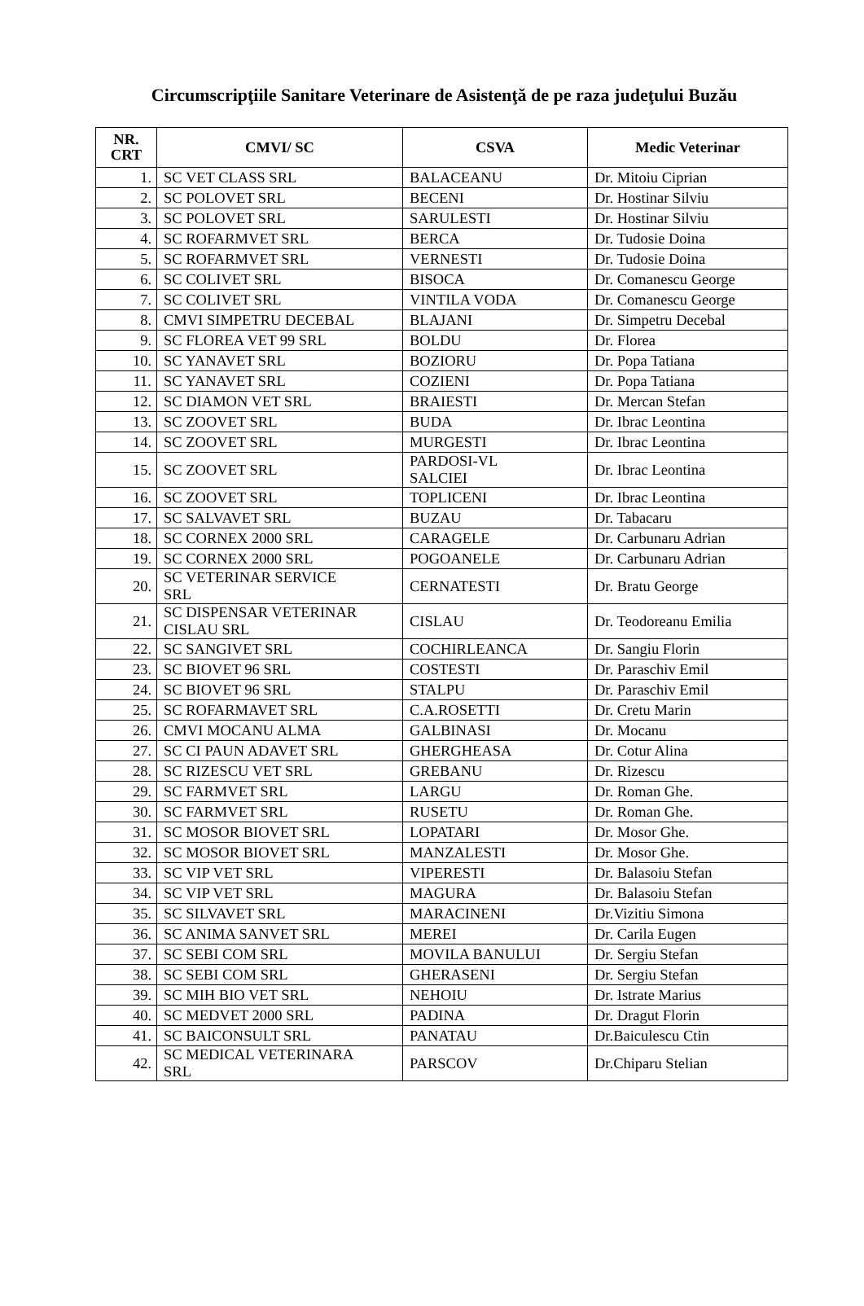Circumscripţiile Sanitare Veterinare de Asistenţă de pe raza judeţului Buzău
| NR. CRT | CMVI/ SC | CSVA | Medic Veterinar |
| --- | --- | --- | --- |
| 1. | SC VET CLASS SRL | BALACEANU | Dr. Mitoiu Ciprian |
| 2. | SC POLOVET SRL | BECENI | Dr. Hostinar Silviu |
| 3. | SC POLOVET SRL | SARULESTI | Dr. Hostinar Silviu |
| 4. | SC ROFARMVET SRL | BERCA | Dr. Tudosie Doina |
| 5. | SC ROFARMVET SRL | VERNESTI | Dr. Tudosie Doina |
| 6. | SC COLIVET SRL | BISOCA | Dr. Comanescu George |
| 7. | SC COLIVET SRL | VINTILA VODA | Dr. Comanescu George |
| 8. | CMVI SIMPETRU DECEBAL | BLAJANI | Dr. Simpetru Decebal |
| 9. | SC FLOREA VET 99 SRL | BOLDU | Dr. Florea |
| 10. | SC YANAVET SRL | BOZIORU | Dr. Popa Tatiana |
| 11. | SC YANAVET SRL | COZIENI | Dr. Popa Tatiana |
| 12. | SC DIAMON VET SRL | BRAIESTI | Dr. Mercan Stefan |
| 13. | SC ZOOVET SRL | BUDA | Dr. Ibrac Leontina |
| 14. | SC ZOOVET SRL | MURGESTI | Dr. Ibrac Leontina |
| 15. | SC ZOOVET SRL | PARDOSI-VL SALCIEI | Dr. Ibrac Leontina |
| 16. | SC ZOOVET SRL | TOPLICENI | Dr. Ibrac Leontina |
| 17. | SC SALVAVET SRL | BUZAU | Dr. Tabacaru |
| 18. | SC CORNEX 2000 SRL | CARAGELE | Dr. Carbunaru Adrian |
| 19. | SC CORNEX 2000 SRL | POGOANELE | Dr. Carbunaru Adrian |
| 20. | SC VETERINAR SERVICE SRL | CERNATESTI | Dr. Bratu George |
| 21. | SC DISPENSAR VETERINAR CISLAU SRL | CISLAU | Dr. Teodoreanu Emilia |
| 22. | SC SANGIVET SRL | COCHIRLEANCA | Dr. Sangiu Florin |
| 23. | SC BIOVET 96 SRL | COSTESTI | Dr. Paraschiv Emil |
| 24. | SC BIOVET 96 SRL | STALPU | Dr. Paraschiv Emil |
| 25. | SC ROFARMAVET SRL | C.A.ROSETTI | Dr. Cretu Marin |
| 26. | CMVI MOCANU ALMA | GALBINASI | Dr. Mocanu |
| 27. | SC CI PAUN ADAVET SRL | GHERGHEASA | Dr. Cotur Alina |
| 28. | SC RIZESCU VET SRL | GREBANU | Dr. Rizescu |
| 29. | SC FARMVET SRL | LARGU | Dr. Roman Ghe. |
| 30. | SC FARMVET SRL | RUSETU | Dr. Roman Ghe. |
| 31. | SC MOSOR BIOVET SRL | LOPATARI | Dr. Mosor Ghe. |
| 32. | SC MOSOR BIOVET SRL | MANZALESTI | Dr. Mosor Ghe. |
| 33. | SC VIP VET SRL | VIPERESTI | Dr. Balasoiu Stefan |
| 34. | SC VIP VET SRL | MAGURA | Dr. Balasoiu Stefan |
| 35. | SC SILVAVET SRL | MARACINENI | Dr.Vizitiu Simona |
| 36. | SC ANIMA SANVET SRL | MEREI | Dr. Carila Eugen |
| 37. | SC SEBI COM SRL | MOVILA BANULUI | Dr. Sergiu Stefan |
| 38. | SC SEBI COM SRL | GHERASENI | Dr. Sergiu Stefan |
| 39. | SC MIH BIO VET SRL | NEHOIU | Dr. Istrate Marius |
| 40. | SC MEDVET 2000 SRL | PADINA | Dr. Dragut Florin |
| 41. | SC BAICONSULT SRL | PANATAU | Dr.Baiculescu Ctin |
| 42. | SC MEDICAL VETERINARA SRL | PARSCOV | Dr.Chiparu Stelian |